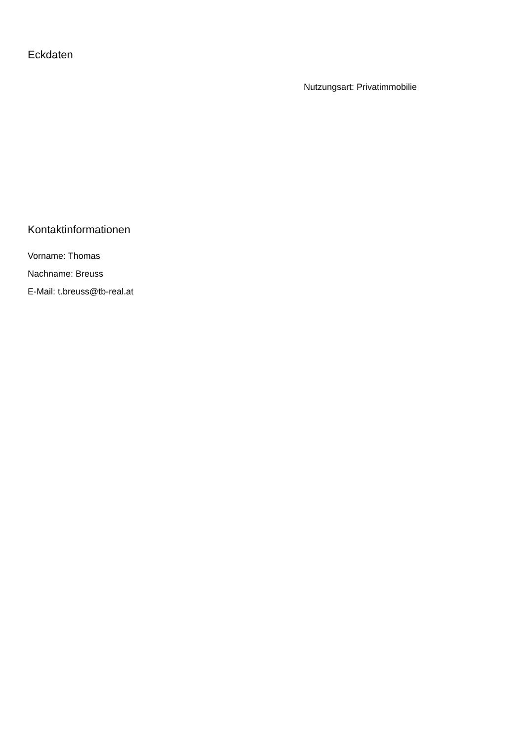Eckdaten
Nutzungsart: Privatimmobilie
Kontaktinformationen
Vorname: Thomas
Nachname: Breuss
E-Mail: t.breuss@tb-real.at